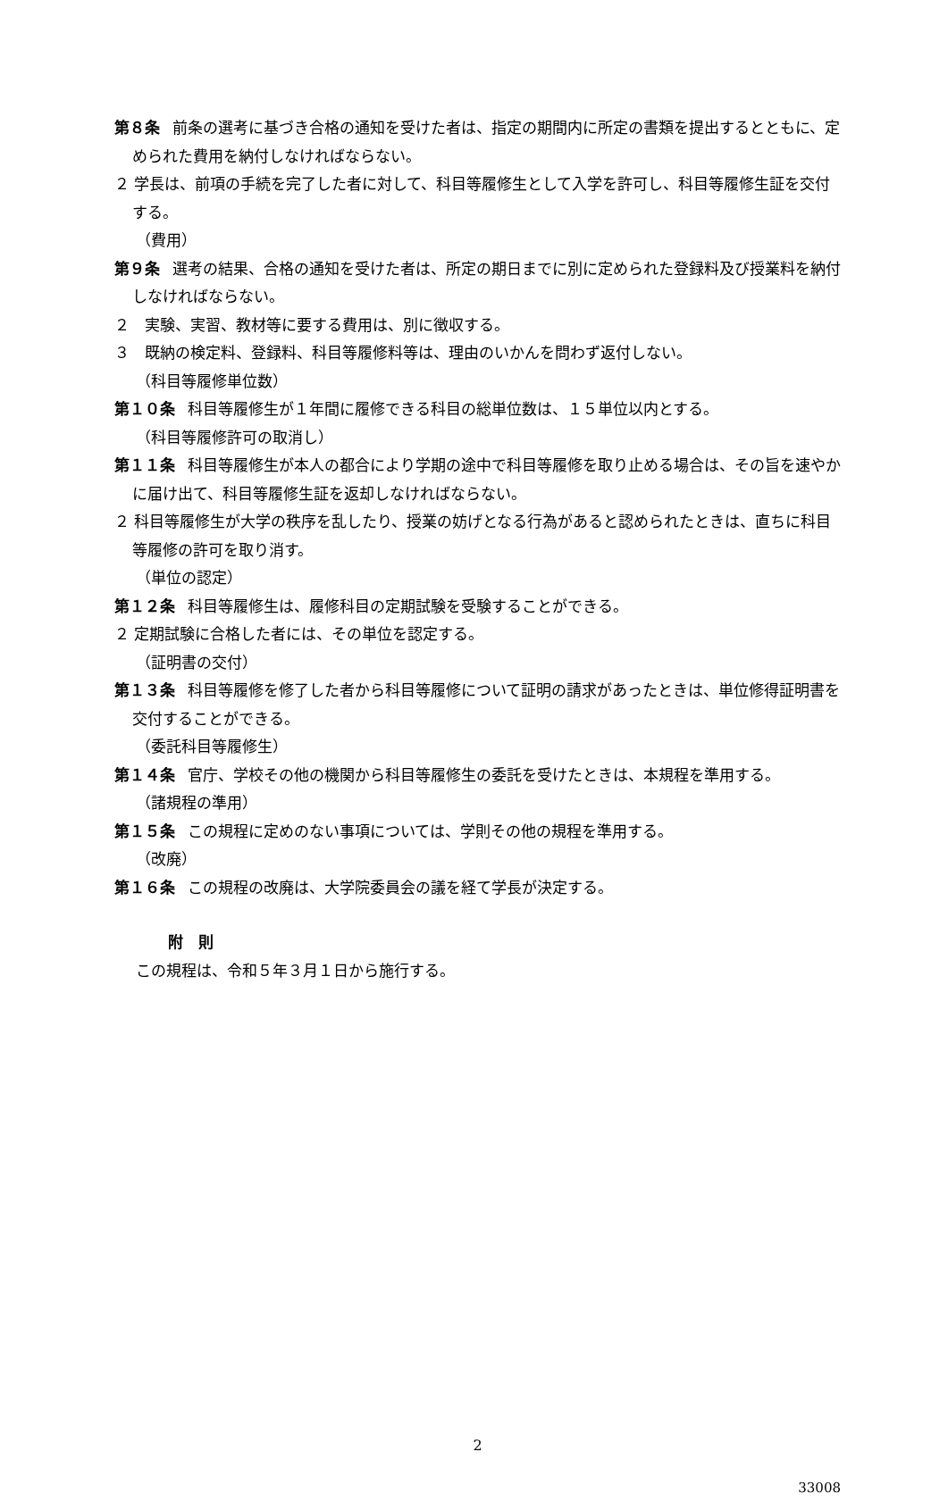第８条 前条の選考に基づき合格の通知を受けた者は、指定の期間内に所定の書類を提出するとともに、定められた費用を納付しなければならない。
２ 学長は、前項の手続を完了した者に対して、科目等履修生として入学を許可し、科目等履修生証を交付する。
（費用）
第９条 選考の結果、合格の通知を受けた者は、所定の期日までに別に定められた登録料及び授業料を納付しなければならない。
２　実験、実習、教材等に要する費用は、別に徴収する。
３　既納の検定料、登録料、科目等履修料等は、理由のいかんを問わず返付しない。
（科目等履修単位数）
第１０条 科目等履修生が１年間に履修できる科目の総単位数は、１５単位以内とする。
（科目等履修許可の取消し）
第１１条 科目等履修生が本人の都合により学期の途中で科目等履修を取り止める場合は、その旨を速やかに届け出て、科目等履修生証を返却しなければならない。
２ 科目等履修生が大学の秩序を乱したり、授業の妨げとなる行為があると認められたときは、直ちに科目等履修の許可を取り消す。
（単位の認定）
第１２条 科目等履修生は、履修科目の定期試験を受験することができる。
２ 定期試験に合格した者には、その単位を認定する。
（証明書の交付）
第１３条 科目等履修を修了した者から科目等履修について証明の請求があったときは、単位修得証明書を交付することができる。
（委託科目等履修生）
第１４条 官庁、学校その他の機関から科目等履修生の委託を受けたときは、本規程を準用する。
（諸規程の準用）
第１５条 この規程に定めのない事項については、学則その他の規程を準用する。
（改廃）
第１６条 この規程の改廃は、大学院委員会の議を経て学長が決定する。
附　則
この規程は、令和５年３月１日から施行する。
2
33008